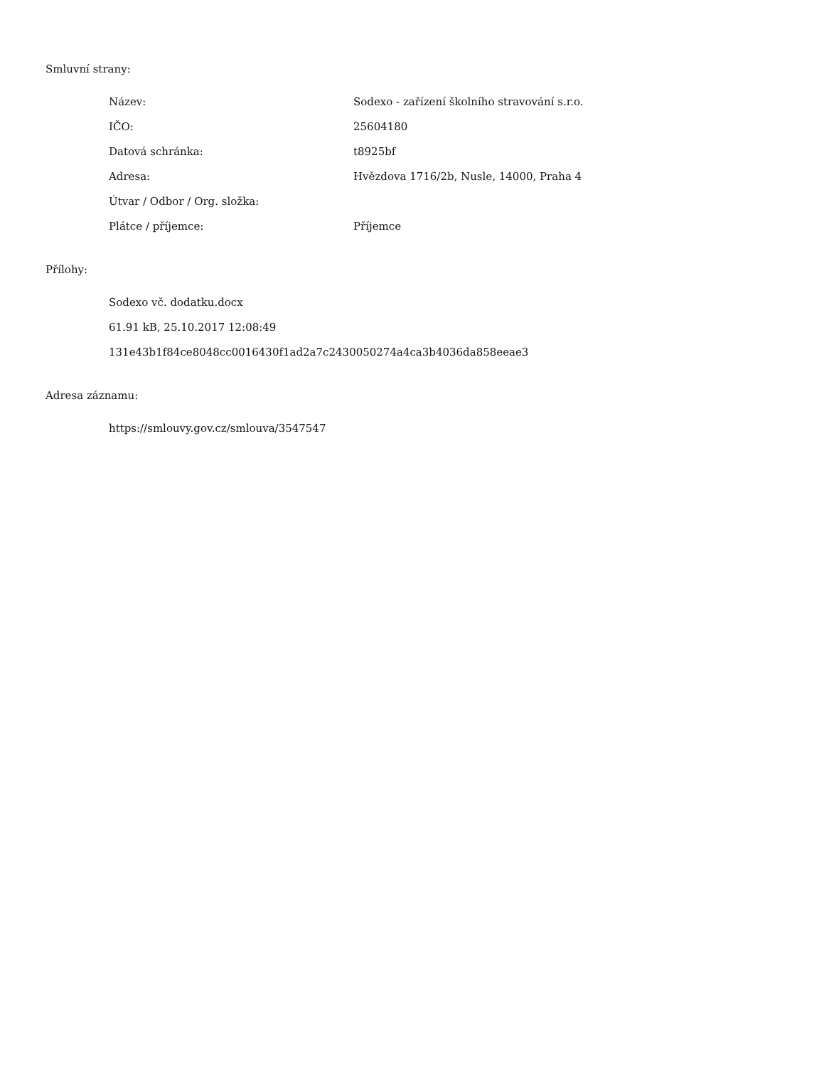Smluvní strany:
| Název: | Sodexo - zařízení školního stravování s.r.o. |
| IČO: | 25604180 |
| Datová schránka: | t8925bf |
| Adresa: | Hvězdova 1716/2b, Nusle, 14000, Praha 4 |
| Útvar / Odbor / Org. složka: | |
| Plátce / příjemce: | Příjemce |
Přílohy:
Sodexo vč. dodatku.docx
61.91 kB, 25.10.2017 12:08:49
131e43b1f84ce8048cc0016430f1ad2a7c2430050274a4ca3b4036da858eeae3
Adresa záznamu:
https://smlouvy.gov.cz/smlouva/3547547